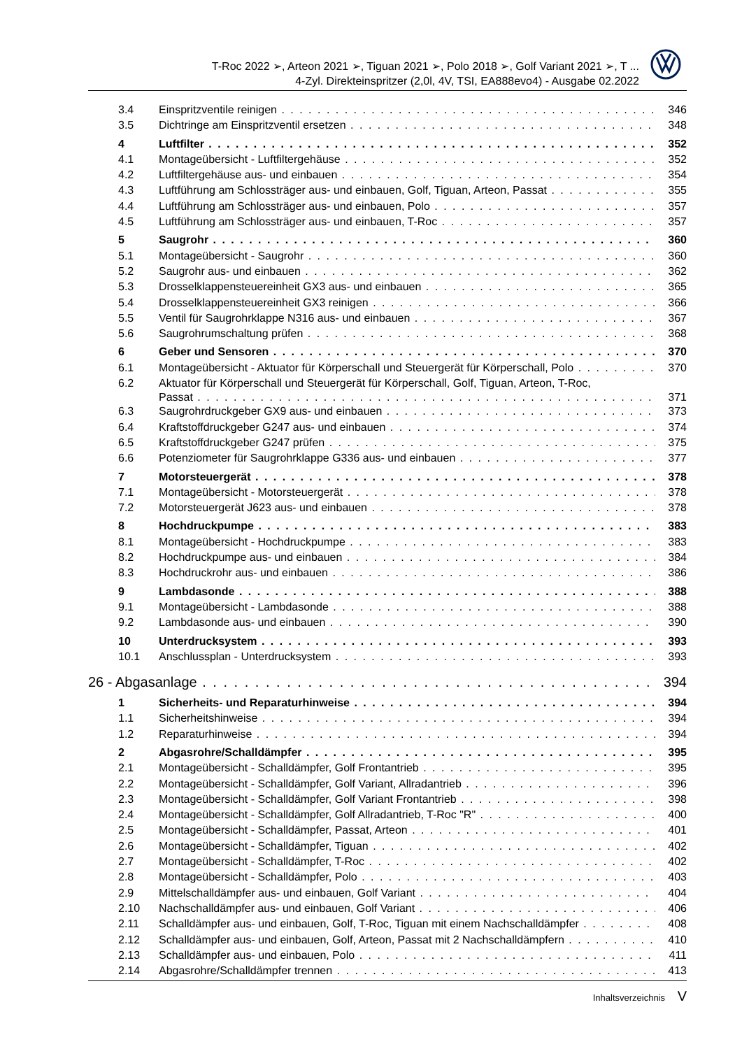T-Roc 2022 ➢, Arteon 2021 ➢, Tiguan 2021 ➢, Polo 2018 ➢, Golf Variant 2021 ➢, T ...
4-Zyl. Direkteinspritzer (2,0l, 4V, TSI, EA888evo4) - Ausgabe 02.2022
3.4 Einspritzventile reinigen 346
3.5 Dichtringe am Einspritzventil ersetzen 348
4 Luftfilter 352
4.1 Montageübersicht - Luftfiltergehäuse 352
4.2 Luftfiltergehäuse aus- und einbauen 354
4.3 Luftführung am Schlossträger aus- und einbauen, Golf, Tiguan, Arteon, Passat 355
4.4 Luftführung am Schlossträger aus- und einbauen, Polo 357
4.5 Luftführung am Schlossträger aus- und einbauen, T-Roc 357
5 Saugrohr 360
5.1 Montageübersicht - Saugrohr 360
5.2 Saugrohr aus- und einbauen 362
5.3 Drosselklappensteuereinheit GX3 aus- und einbauen 365
5.4 Drosselklappensteuereinheit GX3 reinigen 366
5.5 Ventil für Saugrohrklappe N316 aus- und einbauen 367
5.6 Saugrohrumschaltung prüfen 368
6 Geber und Sensoren 370
6.1 Montageübersicht - Aktuator für Körperschall und Steuergerät für Körperschall, Polo 370
6.2 Aktuator für Körperschall und Steuergerät für Körperschall, Golf, Tiguan, Arteon, T-Roc,
Passat 371
6.3 Saugrohrdruckgeber GX9 aus- und einbauen 373
6.4 Kraftstoffdruckgeber G247 aus- und einbauen 374
6.5 Kraftstoffdruckgeber G247 prüfen 375
6.6 Potenziometer für Saugrohrklappe G336 aus- und einbauen 377
7 Motorsteuergerät 378
7.1 Montageübersicht - Motorsteuergerät 378
7.2 Motorsteuergerät J623 aus- und einbauen 378
8 Hochdruckpumpe 383
8.1 Montageübersicht - Hochdruckpumpe 383
8.2 Hochdruckpumpe aus- und einbauen 384
8.3 Hochdruckrohr aus- und einbauen 386
9 Lambdasonde 388
9.1 Montageübersicht - Lambdasonde 388
9.2 Lambdasonde aus- und einbauen 390
10 Unterdrucksystem 393
10.1 Anschlussplan - Unterdrucksystem 393
26 - Abgasanlage 394
1 Sicherheits- und Reparaturhinweise 394
1.1 Sicherheitshinweise 394
1.2 Reparaturhinweise 394
2 Abgasrohre/Schalldämpfer 395
2.1 Montageübersicht - Schalldämpfer, Golf Frontantrieb 395
2.2 Montageübersicht - Schalldämpfer, Golf Variant, Allradantrieb 396
2.3 Montageübersicht - Schalldämpfer, Golf Variant Frontantrieb 398
2.4 Montageübersicht - Schalldämpfer, Golf Allradantrieb, T-Roc "R" 400
2.5 Montageübersicht - Schalldämpfer, Passat, Arteon 401
2.6 Montageübersicht - Schalldämpfer, Tiguan 402
2.7 Montageübersicht - Schalldämpfer, T-Roc 402
2.8 Montageübersicht - Schalldämpfer, Polo 403
2.9 Mittelschalldämpfer aus- und einbauen, Golf Variant 404
2.10 Nachschalldämpfer aus- und einbauen, Golf Variant 406
2.11 Schalldämpfer aus- und einbauen, Golf, T-Roc, Tiguan mit einem Nachschalldämpfer 408
2.12 Schalldämpfer aus- und einbauen, Golf, Arteon, Passat mit 2 Nachschalldämpfern 410
2.13 Schalldämpfer aus- und einbauen, Polo 411
2.14 Abgasrohre/Schalldämpfer trennen 413
Inhaltsverzeichnis V